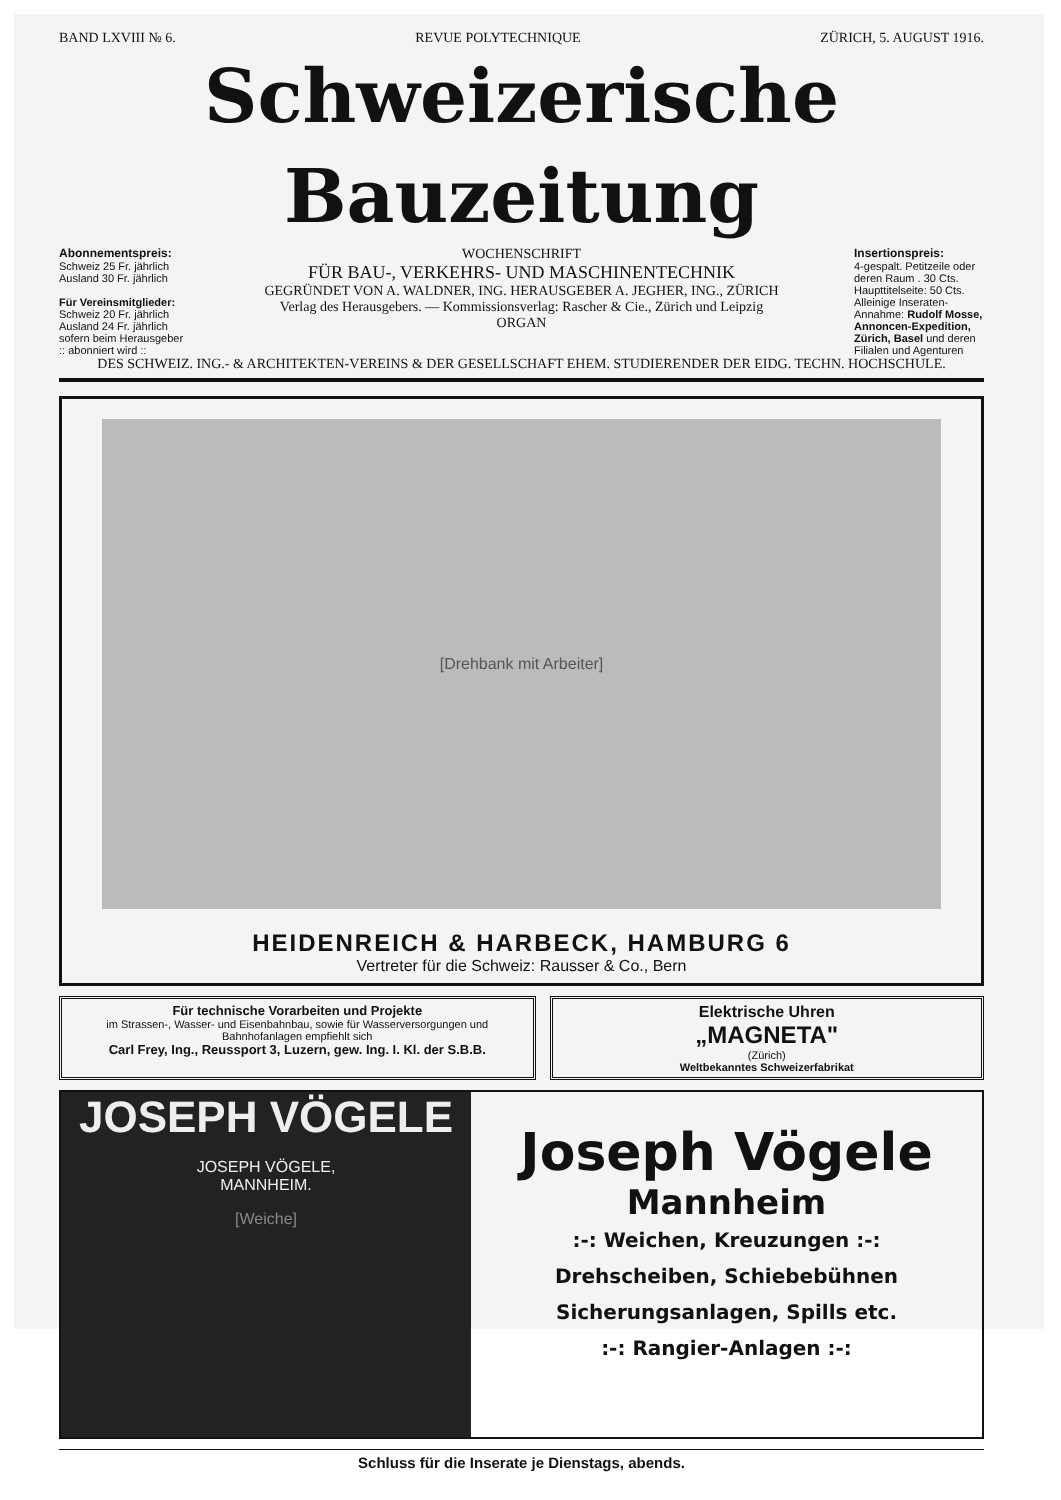BAND LXVIII № 6. REVUE POLYTECHNIQUE ZÜRICH, 5. AUGUST 1916.
Schweizerische Bauzeitung
Abonnementspreis:
Schweiz 25 Fr. jährlich
Ausland 30 Fr. jährlich
Für Vereinsmitglieder:
Schweiz 20 Fr. jährlich
Ausland 24 Fr. jährlich
sofern beim Herausgeber
:: abonniert wird ::
WOCHENSCHRIFT
FÜR BAU-, VERKEHRS- UND MASCHINENTECHNIK
GEGRÜNDET VON A. WALDNER, ING. HERAUSGEBER A. JEGHER, ING., ZÜRICH
Verlag des Herausgebers. — Kommissionsverlag: Rascher & Cie., Zürich und Leipzig
ORGAN
Insertionspreis:
4-gespalt. Petitzeile oder deren Raum . 30 Cts.
Haupttitelseite: 50 Cts.
Alleinige Inseraten-Annahme: Rudolf Mosse, Annoncen-Expedition, Zürich, Basel und deren Filialen und Agenturen
DES SCHWEIZ. ING.- & ARCHITEKTEN-VEREINS & DER GESELLSCHAFT EHEM. STUDIERENDER DER EIDG. TECHN. HOCHSCHULE.
[Drehbank mit Arbeiter]
HEIDENREICH & HARBECK, HAMBURG 6
Vertreter für die Schweiz: Rausser & Co., Bern
Für technische Vorarbeiten und Projekte
im Strassen-, Wasser- und Eisenbahnbau, sowie für Wasserversorgungen und Bahnhofanlagen empfiehlt sich
Carl Frey, Ing., Reussport 3, Luzern, gew. Ing. I. Kl. der S.B.B.
Elektrische Uhren
„MAGNETA"
(Zürich)
Weltbekanntes Schweizerfabrikat
JOSEPH VÖGELE
JOSEPH VÖGELE,
MANNHEIM.
[Weiche]
Joseph Vögele
Mannheim
:-: Weichen, Kreuzungen :-:
Drehscheiben, Schiebebühnen
Sicherungsanlagen, Spills etc.
:-: Rangier-Anlagen :-:
Schluss für die Inserate je Dienstags, abends.